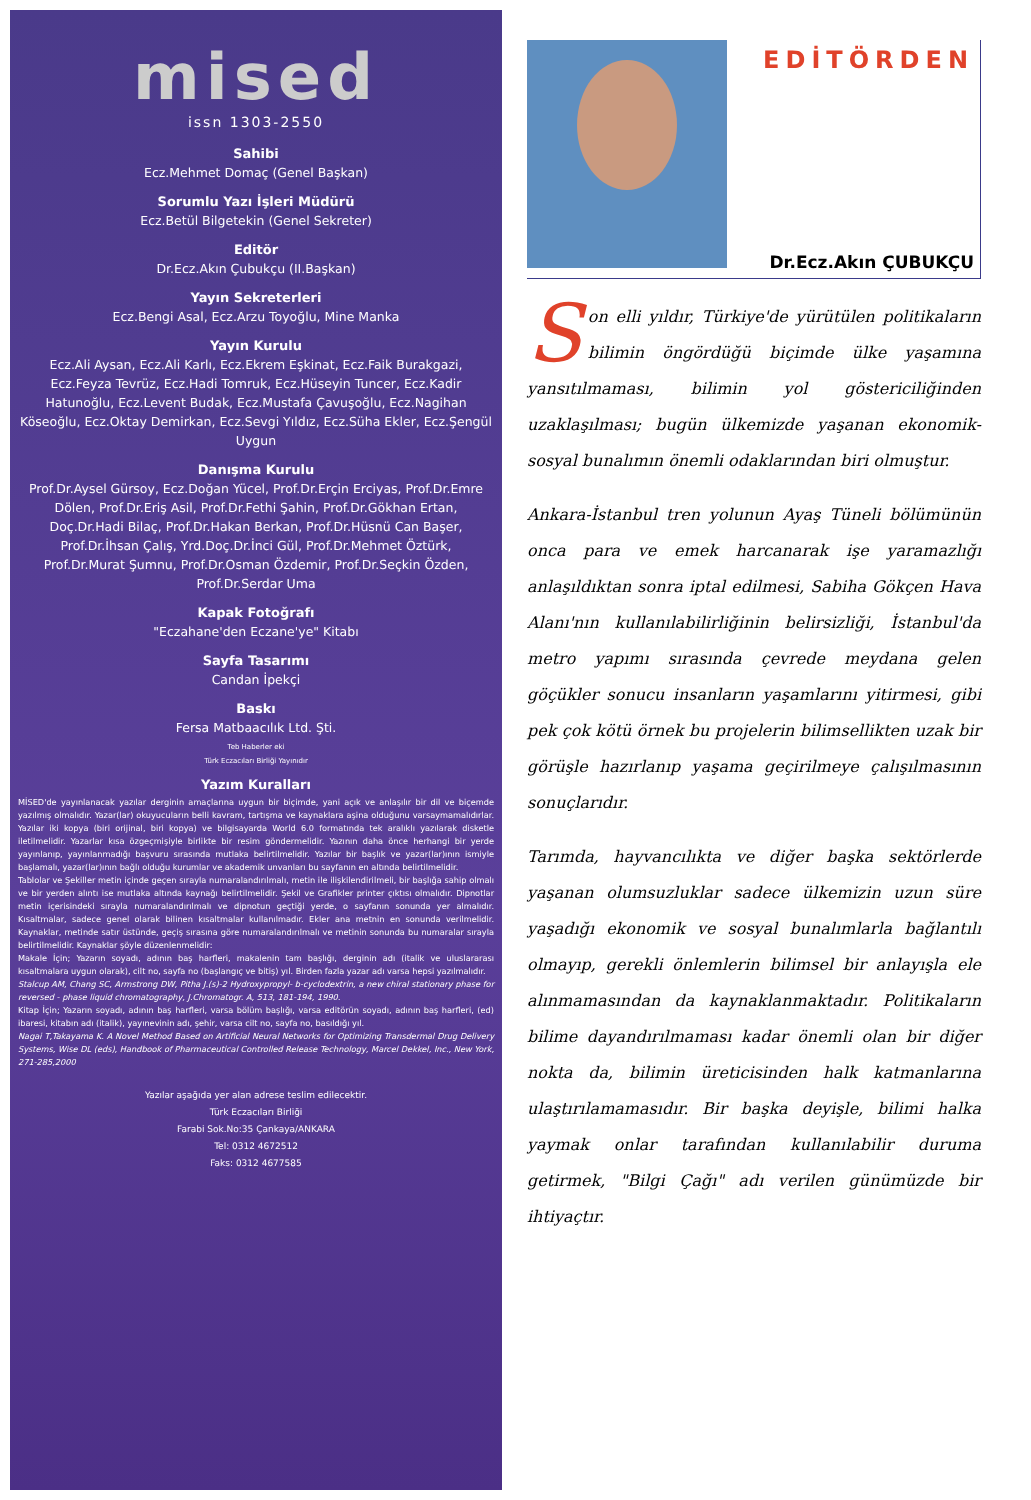mised
issn 1303-2550
Sahibi
Ecz.Mehmet Domaç (Genel Başkan)
Sorumlu Yazı İşleri Müdürü
Ecz.Betül Bilgetekin (Genel Sekreter)
Editör
Dr.Ecz.Akın Çubukçu (II.Başkan)
Yayın Sekreterleri
Ecz.Bengi Asal, Ecz.Arzu Toyoğlu, Mine Manka
Yayın Kurulu
Ecz.Ali Aysan, Ecz.Ali Karlı, Ecz.Ekrem Eşkinat, Ecz.Faik Burakgazi, Ecz.Feyza Tevrüz, Ecz.Hadi Tomruk, Ecz.Hüseyin Tuncer, Ecz.Kadir Hatunoğlu, Ecz.Levent Budak, Ecz.Mustafa Çavuşoğlu, Ecz.Nagihan Köseoğlu, Ecz.Oktay Demirkan, Ecz.Sevgi Yıldız, Ecz.Süha Ekler, Ecz.Şengül Uygun
Danışma Kurulu
Prof.Dr.Aysel Gürsoy, Ecz.Doğan Yücel, Prof.Dr.Erçin Erciyas, Prof.Dr.Emre Dölen, Prof.Dr.Eriş Asil, Prof.Dr.Fethi Şahin, Prof.Dr.Gökhan Ertan, Doç.Dr.Hadi Bilaç, Prof.Dr.Hakan Berkan, Prof.Dr.Hüsnü Can Başer, Prof.Dr.İhsan Çalış, Yrd.Doç.Dr.İnci Gül, Prof.Dr.Mehmet Öztürk, Prof.Dr.Murat Şumnu, Prof.Dr.Osman Özdemir, Prof.Dr.Seçkin Özden, Prof.Dr.Serdar Uma
Kapak Fotoğrafı
"Eczahane'den Eczane'ye" Kitabı
Sayfa Tasarımı
Candan İpekçi
Baskı
Fersa Matbaacılık Ltd. Şti.
Teb Haberler eki
Türk Eczacıları Birliği Yayınıdır
Yazım Kuralları
MİSED'de yayınlanacak yazılar derginin amaçlarına uygun bir biçimde, yani açık ve anlaşılır bir dil ve biçemde yazılmış olmalıdır. Yazar(lar) okuyucuların belli kavram, tartışma ve kaynaklara aşina olduğunu varsaymamalıdırlar. Yazılar iki kopya (biri orijinal, biri kopya) ve bilgisayarda World 6.0 formatında tek aralıklı yazılarak disketle iletilmelidir. Yazarlar kısa özgeçmişiyle birlikte bir resim göndermelidir. Yazının daha önce herhangi bir yerde yayınlanıp, yayınlanmadığı başvuru sırasında mutlaka belirtilmelidir. Yazılar bir başlık ve yazar(lar)ının ismiyle başlamalı, yazar(lar)ının bağlı olduğu kurumlar ve akademik unvanları bu sayfanın en altında belirtilmelidir.
Tablolar ve Şekiller metin içinde geçen sırayla numaralandırılmalı, metin ile ilişkilendirilmeli, bir başlığa sahip olmalı ve bir yerden alıntı ise mutlaka altında kaynağı belirtilmelidir. Şekil ve Grafikler printer çıktısı olmalıdır. Dipnotlar metin içerisindeki sırayla numaralandırılmalı ve dipnotun geçtiği yerde, o sayfanın sonunda yer almalıdır. Kısaltmalar, sadece genel olarak bilinen kısaltmalar kullanılmadır. Ekler ana metnin en sonunda verilmelidir. Kaynaklar, metinde satır üstünde, geçiş sırasına göre numaralandırılmalı ve metinin sonunda bu numaralar sırayla belirtilmelidir. Kaynaklar şöyle düzenlenmelidir:
Makale İçin; Yazarın soyadı, adının baş harfleri, makalenin tam başlığı, derginin adı (italik ve uluslararası kısaltmalara uygun olarak), cilt no, sayfa no (başlangıç ve bitiş) yıl. Birden fazla yazar adı varsa hepsi yazılmalıdır.
Stalcup AM, Chang SC, Armstrong DW, Pitha J.(s)-2 Hydroxypropyl- b-cyclodextrin, a new chiral stationary phase for reversed - phase liquid chromatography, J.Chromatogr. A, 513, 181-194, 1990.
Kitap İçin; Yazarın soyadı, adının baş harfleri, varsa bölüm başlığı, varsa editörün soyadı, adının baş harfleri, (ed) ibaresi, kitabın adı (italik), yayınevinin adı, şehir, varsa cilt no, sayfa no, basıldığı yıl.
Nagai T,Takayama K. A Novel Method Based on Artificial Neural Networks for Optimizing Transdermal Drug Delivery Systems, Wise DL (eds), Handbook of Pharmaceutical Controlled Release Technology, Marcel Dekkel, Inc., New York, 271-285,2000
Yazılar aşağıda yer alan adrese teslim edilecektir.
Türk Eczacıları Birliği
Farabi Sok.No:35 Çankaya/ANKARA
Tel: 0312 4672512
Faks: 0312 4677585
EDİTÖRDEN
Dr.Ecz.Akın ÇUBUKÇU
Son elli yıldır, Türkiye'de yürütülen politikaların bilimin öngördüğü biçimde ülke yaşamına yansıtılmaması, bilimin yol göstericiliğinden uzaklaşılması; bugün ülkemizde yaşanan ekonomik-sosyal bunalımın önemli odaklarından biri olmuştur.
Ankara-İstanbul tren yolunun Ayaş Tüneli bölümünün onca para ve emek harcanarak işe yaramazlığı anlaşıldıktan sonra iptal edilmesi, Sabiha Gökçen Hava Alanı'nın kullanılabilirliğinin belirsizliği, İstanbul'da metro yapımı sırasında çevrede meydana gelen göçükler sonucu insanların yaşamlarını yitirmesi, gibi pek çok kötü örnek bu projelerin bilimsellikten uzak bir görüşle hazırlanıp yaşama geçirilmeye çalışılmasının sonuçlarıdır.
Tarımda, hayvancılıkta ve diğer başka sektörlerde yaşanan olumsuzluklar sadece ülkemizin uzun süre yaşadığı ekonomik ve sosyal bunalımlarla bağlantılı olmayıp, gerekli önlemlerin bilimsel bir anlayışla ele alınmamasından da kaynaklanmaktadır. Politikaların bilime dayandırılmaması kadar önemli olan bir diğer nokta da, bilimin üreticisinden halk katmanlarına ulaştırılamamasıdır. Bir başka deyişle, bilimi halka yaymak onlar tarafından kullanılabilir duruma getirmek, "Bilgi Çağı" adı verilen günümüzde bir ihtiyaçtır.